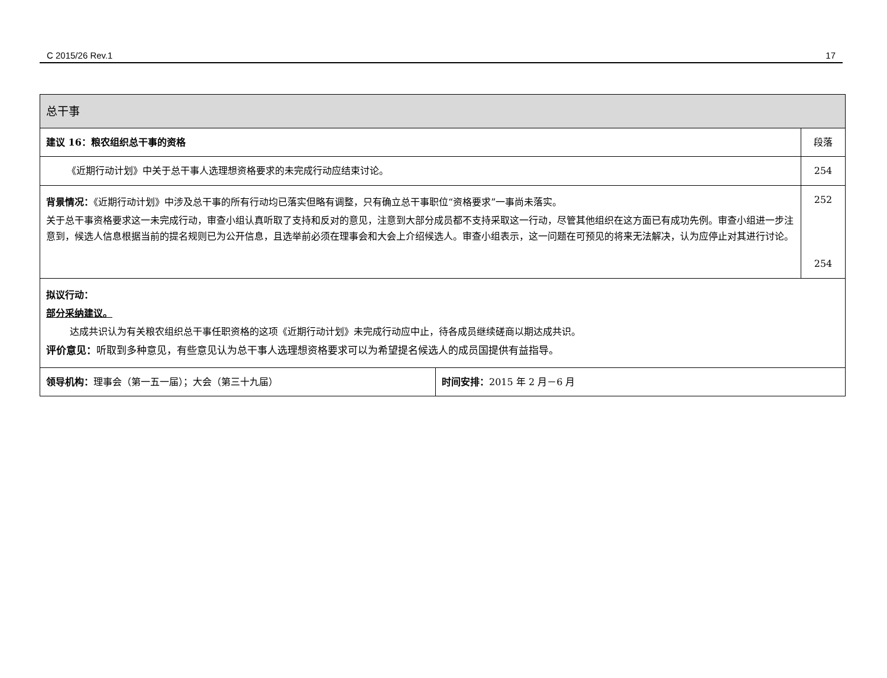C 2015/26 Rev.1 17
| 总干事 | | |
| 建议 16：粮农组织总干事的资格 | | 段落 |
| 《近期行动计划》中关于总干事人选理想资格要求的未完成行动应结束讨论。 | | 254 |
| 背景情况： 《近期行动计划》中涉及总干事的所有行动均已落实但略有调整，只有确立总干事职位“资格要求”一事尚未落实。 关于总干事资格要求这一未完成行动，审查小组认真听取了支持和反对的意见，注意到大部分成员都不支持采取这一行动，尽管其他组织在这方面已有成功先例。审查小组进一步注意到，候选人信息根据当前的提名规则已为公开信息，且选举前必须在理事会和大会上介绍候选人。审查小组表示，这一问题在可预见的将来无法解决，认为应停止对其进行讨论。 | | 252 254 |
| 拟议行动： 部分采纳建议。 达成共识认为有关粮农组织总干事任职资格的这项《近期行动计划》未完成行动应中止，待各成员继续磋商以期达成共识。 评价意见： 听取到多种意见，有些意见认为总干事人选理想资格要求可以为希望提名候选人的成员国提供有益指导。 | | |
| 领导机构： 理事会（第一五一届）；大会（第三十九届） | 时间安排： 2015 年 2 月－6 月 | |